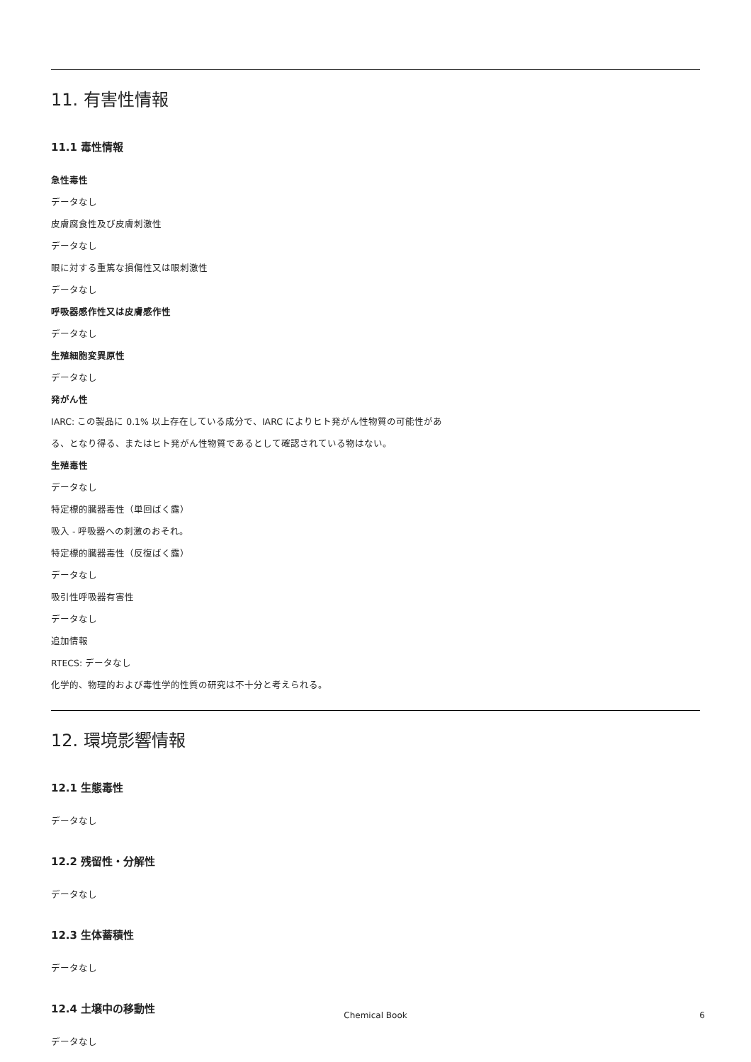11. 有害性情報
11.1 毒性情報
急性毒性
データなし
皮膚腐食性及び皮膚刺激性
データなし
眼に対する重篤な損傷性又は眼刺激性
データなし
呼吸器感作性又は皮膚感作性
データなし
生殖細胞変異原性
データなし
発がん性
IARC: この製品に 0.1% 以上存在している成分で、IARC によりヒト発がん性物質の可能性があ
る、となり得る、またはヒト発がん性物質であるとして確認されている物はない。
生殖毒性
データなし
特定標的臓器毒性（単回ばく露）
吸入 - 呼吸器への刺激のおそれ。
特定標的臓器毒性（反復ばく露）
データなし
吸引性呼吸器有害性
データなし
追加情報
RTECS: データなし
化学的、物理的および毒性学的性質の研究は不十分と考えられる。
12. 環境影響情報
12.1 生態毒性
データなし
12.2 残留性・分解性
データなし
12.3 生体蓄積性
データなし
12.4 土壌中の移動性
データなし
Chemical Book 6